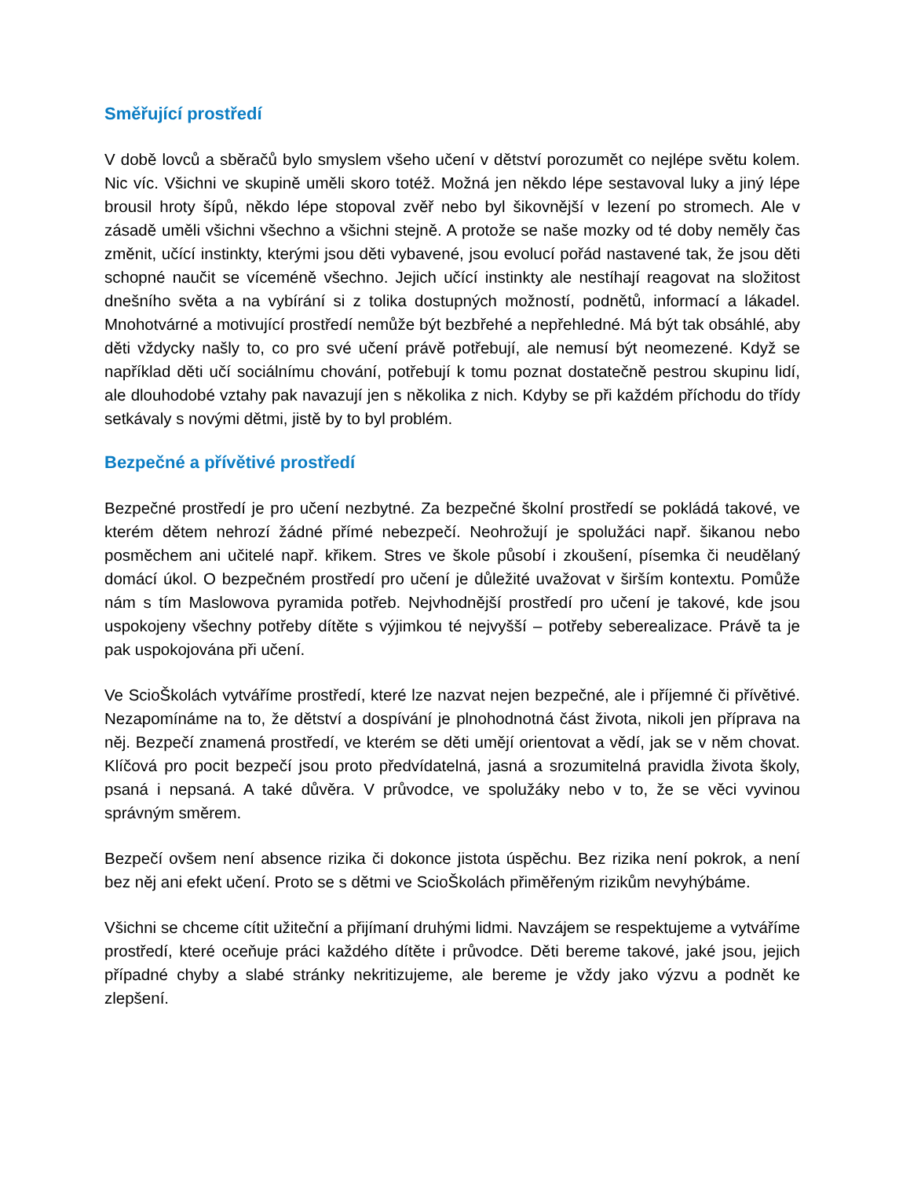Směřující prostředí
V době lovců a sběračů bylo smyslem všeho učení v dětství porozumět co nejlépe světu kolem. Nic víc. Všichni ve skupině uměli skoro totéž. Možná jen někdo lépe sestavoval luky a jiný lépe brousil hroty šípů, někdo lépe stopoval zvěř nebo byl šikovnější v lezení po stromech. Ale v zásadě uměli všichni všechno a všichni stejně. A protože se naše mozky od té doby neměly čas změnit, učící instinkty, kterými jsou děti vybavené, jsou evolucí pořád nastavené tak, že jsou děti schopné naučit se víceméně všechno. Jejich učící instinkty ale nestíhají reagovat na složitost dnešního světa a na vybírání si z tolika dostupných možností, podnětů, informací a lákadel. Mnohotvárné a motivující prostředí nemůže být bezbřehé a nepřehledné. Má být tak obsáhlé, aby děti vždycky našly to, co pro své učení právě potřebují, ale nemusí být neomezené. Když se například děti učí sociálnímu chování, potřebují k tomu poznat dostatečně pestrou skupinu lidí, ale dlouhodobé vztahy pak navazují jen s několika z nich. Kdyby se při každém příchodu do třídy setkávaly s novými dětmi, jistě by to byl problém.
Bezpečné a přívětivé prostředí
Bezpečné prostředí je pro učení nezbytné. Za bezpečné školní prostředí se pokládá takové, ve kterém dětem nehrozí žádné přímé nebezpečí. Neohrožují je spolužáci např. šikanou nebo posměchem ani učitelé např. křikem. Stres ve škole působí i zkoušení, písemka či neudělaný domácí úkol. O bezpečném prostředí pro učení je důležité uvažovat v širším kontextu. Pomůže nám s tím Maslowova pyramida potřeb. Nejvhodnější prostředí pro učení je takové, kde jsou uspokojeny všechny potřeby dítěte s výjimkou té nejvyšší – potřeby seberealizace. Právě ta je pak uspokojována při učení.
Ve ScioŠkolách vytváříme prostředí, které lze nazvat nejen bezpečné, ale i příjemné či přívětivé. Nezapomínáme na to, že dětství a dospívání je plnohodnotná část života, nikoli jen příprava na něj. Bezpečí znamená prostředí, ve kterém se děti umějí orientovat a vědí, jak se v něm chovat. Klíčová pro pocit bezpečí jsou proto předvídatelná, jasná a srozumitelná pravidla života školy, psaná i nepsaná. A také důvěra. V průvodce, ve spolužáky nebo v to, že se věci vyvinou správným směrem.
Bezpečí ovšem není absence rizika či dokonce jistota úspěchu. Bez rizika není pokrok, a není bez něj ani efekt učení. Proto se s dětmi ve ScioŠkolách přiměřeným rizikům nevyhýbáme.
Všichni se chceme cítit užiteční a přijímaní druhými lidmi. Navzájem se respektujeme a vytváříme prostředí, které oceňuje práci každého dítěte i průvodce. Děti bereme takové, jaké jsou, jejich případné chyby a slabé stránky nekritizujeme, ale bereme je vždy jako výzvu a podnět ke zlepšení.